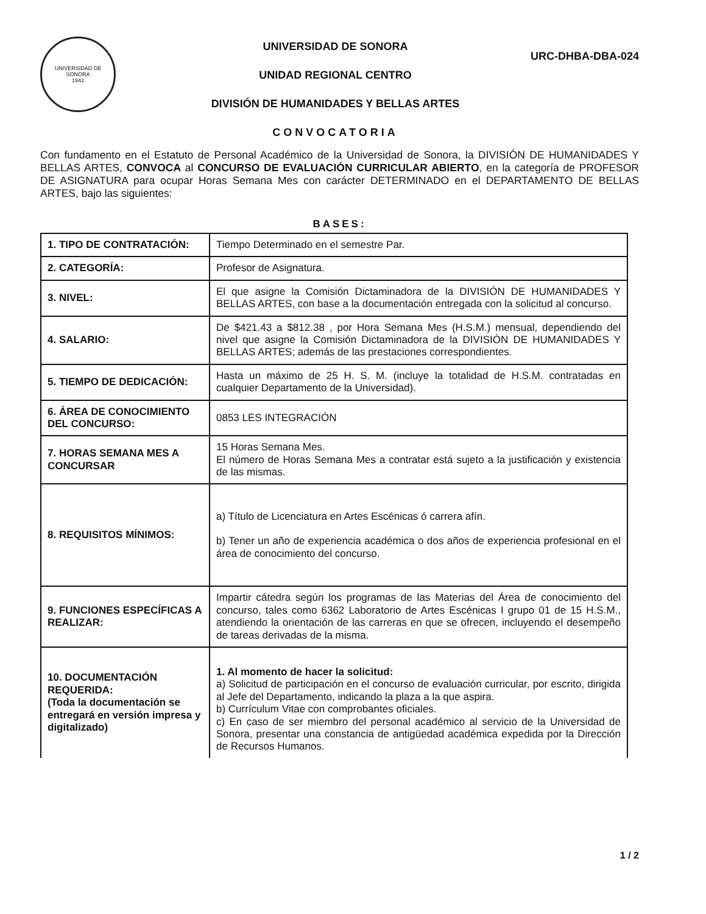UNIVERSIDAD DE SONORA
1942
UNIVERSIDAD DE SONORA
UNIDAD REGIONAL CENTRO
DIVISIÓN DE HUMANIDADES Y BELLAS ARTES
CONVOCATORIA
URC-DHBA-DBA-024
Con fundamento en el Estatuto de Personal Académico de la Universidad de Sonora, la DIVISIÓN DE HUMANIDADES Y BELLAS ARTES, CONVOCA al CONCURSO DE EVALUACIÓN CURRICULAR ABIERTO, en la categoría de PROFESOR DE ASIGNATURA para ocupar Horas Semana Mes con carácter DETERMINADO en el DEPARTAMENTO DE BELLAS ARTES, bajo las siguientes:
BASES:
| 1. TIPO DE CONTRATACIÓN: | Tiempo Determinado en el semestre Par. |
| 2. CATEGORÍA: | Profesor de Asignatura. |
| 3. NIVEL: | El que asigne la Comisión Dictaminadora de la DIVISIÓN DE HUMANIDADES Y BELLAS ARTES, con base a la documentación entregada con la solicitud al concurso. |
| 4. SALARIO: | De $421.43 a $812.38 , por Hora Semana Mes (H.S.M.) mensual, dependiendo del nivel que asigne la Comisión Dictaminadora de la DIVISIÓN DE HUMANIDADES Y BELLAS ARTES; además de las prestaciones correspondientes. |
| 5. TIEMPO DE DEDICACIÓN: | Hasta un máximo de 25 H. S. M. (incluye la totalidad de H.S.M. contratadas en cualquier Departamento de la Universidad). |
| 6. ÁREA DE CONOCIMIENTO DEL CONCURSO: | 0853 LES INTEGRACIÓN |
| 7. HORAS SEMANA MES A CONCURSAR | 15 Horas Semana Mes. El número de Horas Semana Mes a contratar está sujeto a la justificación y existencia de las mismas. |
| 8. REQUISITOS MÍNIMOS: | a) Título de Licenciatura en Artes Escénicas ó carrera afín. b) Tener un año de experiencia académica o dos años de experiencia profesional en el área de conocimiento del concurso. |
| 9. FUNCIONES ESPECÍFICAS A REALIZAR: | Impartir cátedra según los programas de las Materias del Área de conocimiento del concurso, tales como 6362 Laboratorio de Artes Escénicas I grupo 01 de 15 H.S.M., atendiendo la orientación de las carreras en que se ofrecen, incluyendo el desempeño de tareas derivadas de la misma. |
| 10. DOCUMENTACIÓN REQUERIDA: (Toda la documentación se entregará en versión impresa y digitalizado) | 1. Al momento de hacer la solicitud: a) Solicitud de participación en el concurso de evaluación curricular, por escrito, dirigida al Jefe del Departamento, indicando la plaza a la que aspira. b) Currículum Vitae con comprobantes oficiales. c) En caso de ser miembro del personal académico al servicio de la Universidad de Sonora, presentar una constancia de antigüedad académica expedida por la Dirección de Recursos Humanos. |
1 / 2